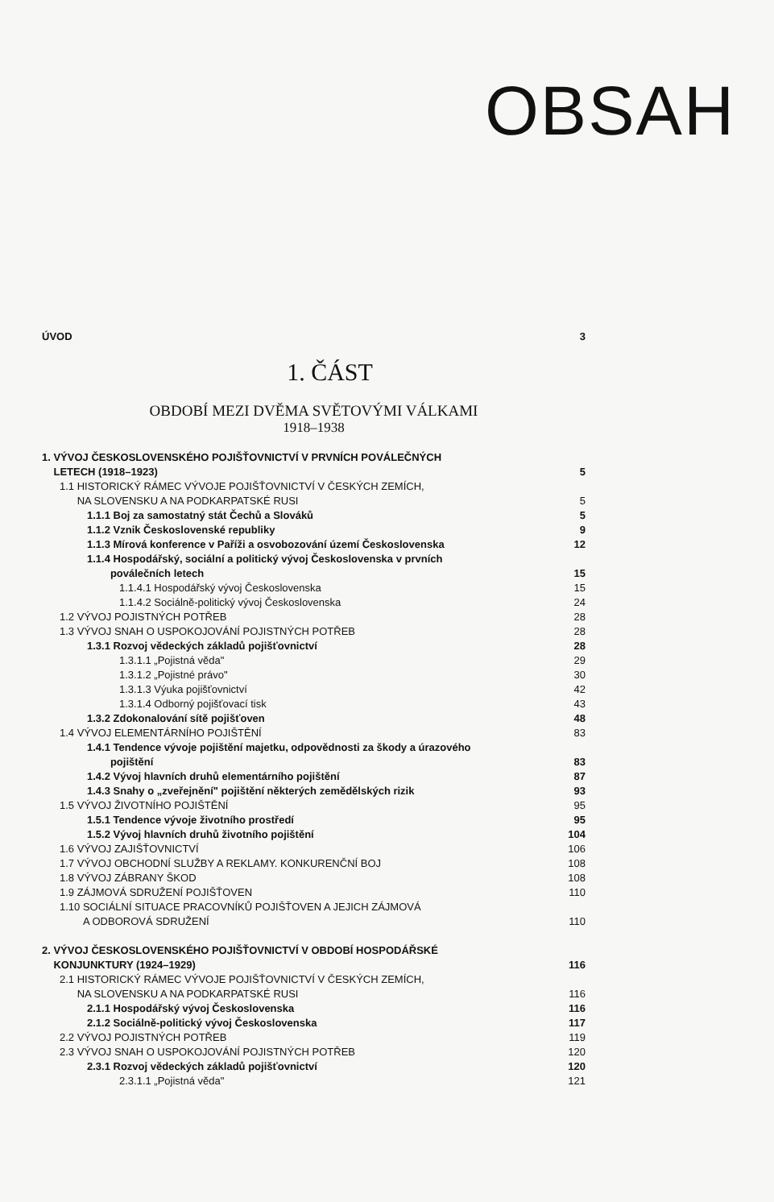OBSAH
ÚVOD 3
1. ČÁST
OBDOBÍ MEZI DVĚMA SVĚTOVÝMI VÁLKAMI
1918–1938
1. VÝVOJ ČESKOSLOVENSKÉHO POJIŠŤOVNICTVÍ V PRVNÍCH POVÁLEČNÝCH
LETECH (1918–1923) 5
1.1 HISTORICKÝ RÁMEC VÝVOJE POJIŠŤOVNICTVÍ V ČESKÝCH ZEMÍCH,
NA SLOVENSKU A NA PODKARPATSKÉ RUSI 5
1.1.1 Boj za samostatný stát Čechů a Slováků 5
1.1.2 Vznik Československé republiky 9
1.1.3 Mírová konference v Paříži a osvobozování území Československa 12
1.1.4 Hospodářský, sociální a politický vývoj Československa v prvních
poválečních letech 15
1.1.4.1 Hospodářský vývoj Československa 15
1.1.4.2 Sociálně-politický vývoj Československa 24
1.2 VÝVOJ POJISTNÝCH POTŘEB 28
1.3 VÝVOJ SNAH O USPOKOJOVÁNÍ POJISTNÝCH POTŘEB 28
1.3.1 Rozvoj vědeckých základů pojišťovnictví 28
1.3.1.1 „Pojistná věda" 29
1.3.1.2 „Pojistné právo" 30
1.3.1.3 Výuka pojišťovnictví 42
1.3.1.4 Odborný pojišťovací tisk 43
1.3.2 Zdokonalování sítě pojišťoven 48
1.4 VÝVOJ ELEMENTÁRNÍHO POJIŠTĚNÍ 83
1.4.1 Tendence vývoje pojištění majetku, odpovědnosti za škody a úrazového
pojištění 83
1.4.2 Vývoj hlavních druhů elementárního pojištění 87
1.4.3 Snahy o „zveřejnění" pojištění některých zemědělských rizik 93
1.5 VÝVOJ ŽIVOTNÍHO POJIŠTĚNÍ 95
1.5.1 Tendence vývoje životního prostředí 95
1.5.2 Vývoj hlavních druhů životního pojištění 104
1.6 VÝVOJ ZAJIŠŤOVNICTVÍ 106
1.7 VÝVOJ OBCHODNÍ SLUŽBY A REKLAMY. KONKURENČNÍ BOJ 108
1.8 VÝVOJ ZÁBRANY ŠKOD 108
1.9 ZÁJMOVÁ SDRUŽENÍ POJIŠŤOVEN 110
1.10 SOCIÁLNÍ SITUACE PRACOVNÍKŮ POJIŠŤOVEN A JEJICH ZÁJMOVÁ
A ODBOROVÁ SDRUŽENÍ 110
2. VÝVOJ ČESKOSLOVENSKÉHO POJIŠŤOVNICTVÍ V OBDOBÍ HOSPODÁŘSKÉ
KONJUNKTURY (1924–1929) 116
2.1 HISTORICKÝ RÁMEC VÝVOJE POJIŠŤOVNICTVÍ V ČESKÝCH ZEMÍCH,
NA SLOVENSKU A NA PODKARPATSKÉ RUSI 116
2.1.1 Hospodářský vývoj Československa 116
2.1.2 Sociálně-politický vývoj Československa 117
2.2 VÝVOJ POJISTNÝCH POTŘEB 119
2.3 VÝVOJ SNAH O USPOKOJOVÁNÍ POJISTNÝCH POTŘEB 120
2.3.1 Rozvoj vědeckých základů pojišťovnictví 120
2.3.1.1 „Pojistná věda" 121